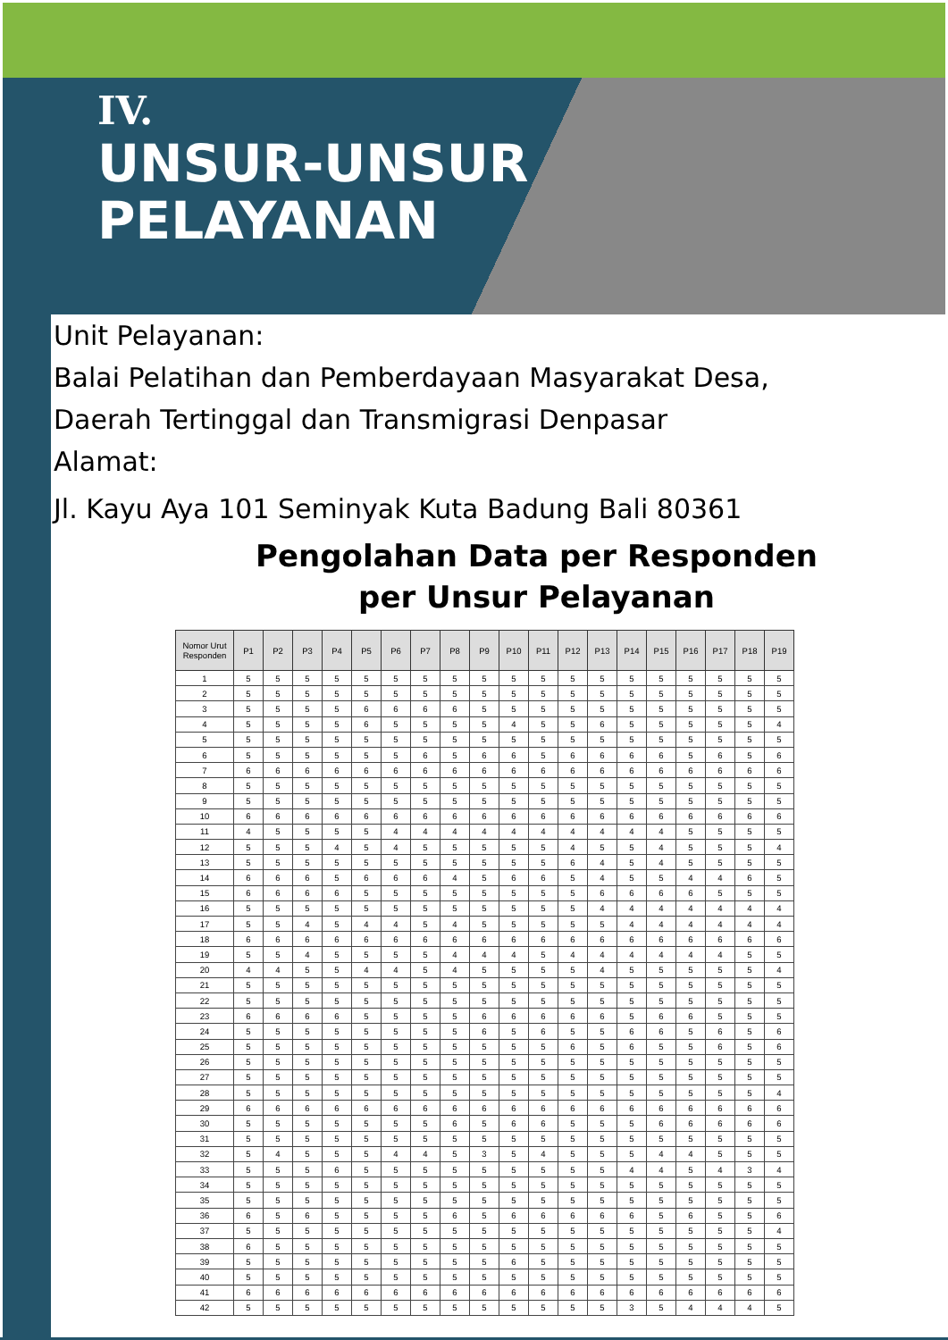IV.
UNSUR-UNSUR
PELAYANAN
Unit Pelayanan:
Balai Pelatihan dan Pemberdayaan Masyarakat Desa,
Daerah Tertinggal dan Transmigrasi Denpasar
Alamat:
Jl. Kayu Aya 101 Seminyak Kuta Badung Bali 80361
Pengolahan Data per Responden
per Unsur Pelayanan
| Nomor Urut Responden | P1 | P2 | P3 | P4 | P5 | P6 | P7 | P8 | P9 | P10 | P11 | P12 | P13 | P14 | P15 | P16 | P17 | P18 | P19 |
| --- | --- | --- | --- | --- | --- | --- | --- | --- | --- | --- | --- | --- | --- | --- | --- | --- | --- | --- | --- |
| 1 | 5 | 5 | 5 | 5 | 5 | 5 | 5 | 5 | 5 | 5 | 5 | 5 | 5 | 5 | 5 | 5 | 5 | 5 | 5 |
| 2 | 5 | 5 | 5 | 5 | 5 | 5 | 5 | 5 | 5 | 5 | 5 | 5 | 5 | 5 | 5 | 5 | 5 | 5 | 5 |
| 3 | 5 | 5 | 5 | 5 | 6 | 6 | 6 | 6 | 5 | 5 | 5 | 5 | 5 | 5 | 5 | 5 | 5 | 5 | 5 |
| 4 | 5 | 5 | 5 | 5 | 6 | 5 | 5 | 5 | 5 | 4 | 5 | 5 | 6 | 5 | 5 | 5 | 5 | 5 | 4 |
| 5 | 5 | 5 | 5 | 5 | 5 | 5 | 5 | 5 | 5 | 5 | 5 | 5 | 5 | 5 | 5 | 5 | 5 | 5 | 5 |
| 6 | 5 | 5 | 5 | 5 | 5 | 5 | 6 | 5 | 6 | 6 | 5 | 6 | 6 | 6 | 6 | 5 | 6 | 5 | 6 |
| 7 | 6 | 6 | 6 | 6 | 6 | 6 | 6 | 6 | 6 | 6 | 6 | 6 | 6 | 6 | 6 | 6 | 6 | 6 | 6 |
| 8 | 5 | 5 | 5 | 5 | 5 | 5 | 5 | 5 | 5 | 5 | 5 | 5 | 5 | 5 | 5 | 5 | 5 | 5 | 5 |
| 9 | 5 | 5 | 5 | 5 | 5 | 5 | 5 | 5 | 5 | 5 | 5 | 5 | 5 | 5 | 5 | 5 | 5 | 5 | 5 |
| 10 | 6 | 6 | 6 | 6 | 6 | 6 | 6 | 6 | 6 | 6 | 6 | 6 | 6 | 6 | 6 | 6 | 6 | 6 | 6 |
| 11 | 4 | 5 | 5 | 5 | 5 | 4 | 4 | 4 | 4 | 4 | 4 | 4 | 4 | 4 | 4 | 5 | 5 | 5 | 5 |
| 12 | 5 | 5 | 5 | 4 | 5 | 4 | 5 | 5 | 5 | 5 | 5 | 4 | 5 | 5 | 4 | 5 | 5 | 5 | 4 |
| 13 | 5 | 5 | 5 | 5 | 5 | 5 | 5 | 5 | 5 | 5 | 5 | 6 | 4 | 5 | 4 | 5 | 5 | 5 | 5 |
| 14 | 6 | 6 | 6 | 5 | 6 | 6 | 6 | 4 | 5 | 6 | 6 | 5 | 4 | 5 | 5 | 4 | 4 | 6 | 5 |
| 15 | 6 | 6 | 6 | 6 | 5 | 5 | 5 | 5 | 5 | 5 | 5 | 5 | 6 | 6 | 6 | 6 | 5 | 5 | 5 |
| 16 | 5 | 5 | 5 | 5 | 5 | 5 | 5 | 5 | 5 | 5 | 5 | 5 | 4 | 4 | 4 | 4 | 4 | 4 | 4 |
| 17 | 5 | 5 | 4 | 5 | 4 | 4 | 5 | 4 | 5 | 5 | 5 | 5 | 5 | 4 | 4 | 4 | 4 | 4 | 4 |
| 18 | 6 | 6 | 6 | 6 | 6 | 6 | 6 | 6 | 6 | 6 | 6 | 6 | 6 | 6 | 6 | 6 | 6 | 6 | 6 |
| 19 | 5 | 5 | 4 | 5 | 5 | 5 | 5 | 4 | 4 | 4 | 5 | 4 | 4 | 4 | 4 | 4 | 4 | 5 | 5 |
| 20 | 4 | 4 | 5 | 5 | 4 | 4 | 5 | 4 | 5 | 5 | 5 | 5 | 4 | 5 | 5 | 5 | 5 | 5 | 4 |
| 21 | 5 | 5 | 5 | 5 | 5 | 5 | 5 | 5 | 5 | 5 | 5 | 5 | 5 | 5 | 5 | 5 | 5 | 5 | 5 |
| 22 | 5 | 5 | 5 | 5 | 5 | 5 | 5 | 5 | 5 | 5 | 5 | 5 | 5 | 5 | 5 | 5 | 5 | 5 | 5 |
| 23 | 6 | 6 | 6 | 6 | 5 | 5 | 5 | 5 | 6 | 6 | 6 | 6 | 6 | 5 | 6 | 6 | 5 | 5 | 5 |
| 24 | 5 | 5 | 5 | 5 | 5 | 5 | 5 | 5 | 6 | 5 | 6 | 5 | 5 | 6 | 6 | 5 | 6 | 5 | 6 |
| 25 | 5 | 5 | 5 | 5 | 5 | 5 | 5 | 5 | 5 | 5 | 5 | 6 | 5 | 6 | 5 | 5 | 6 | 5 | 6 |
| 26 | 5 | 5 | 5 | 5 | 5 | 5 | 5 | 5 | 5 | 5 | 5 | 5 | 5 | 5 | 5 | 5 | 5 | 5 | 5 |
| 27 | 5 | 5 | 5 | 5 | 5 | 5 | 5 | 5 | 5 | 5 | 5 | 5 | 5 | 5 | 5 | 5 | 5 | 5 | 5 |
| 28 | 5 | 5 | 5 | 5 | 5 | 5 | 5 | 5 | 5 | 5 | 5 | 5 | 5 | 5 | 5 | 5 | 5 | 5 | 4 |
| 29 | 6 | 6 | 6 | 6 | 6 | 6 | 6 | 6 | 6 | 6 | 6 | 6 | 6 | 6 | 6 | 6 | 6 | 6 | 6 |
| 30 | 5 | 5 | 5 | 5 | 5 | 5 | 5 | 6 | 5 | 6 | 6 | 5 | 5 | 5 | 6 | 6 | 6 | 6 | 6 |
| 31 | 5 | 5 | 5 | 5 | 5 | 5 | 5 | 5 | 5 | 5 | 5 | 5 | 5 | 5 | 5 | 5 | 5 | 5 | 5 |
| 32 | 5 | 4 | 5 | 5 | 5 | 4 | 4 | 5 | 3 | 5 | 4 | 5 | 5 | 5 | 4 | 4 | 5 | 5 | 5 |
| 33 | 5 | 5 | 5 | 6 | 5 | 5 | 5 | 5 | 5 | 5 | 5 | 5 | 5 | 4 | 4 | 5 | 4 | 3 | 4 |
| 34 | 5 | 5 | 5 | 5 | 5 | 5 | 5 | 5 | 5 | 5 | 5 | 5 | 5 | 5 | 5 | 5 | 5 | 5 | 5 |
| 35 | 5 | 5 | 5 | 5 | 5 | 5 | 5 | 5 | 5 | 5 | 5 | 5 | 5 | 5 | 5 | 5 | 5 | 5 | 5 |
| 36 | 6 | 5 | 6 | 5 | 5 | 5 | 5 | 6 | 5 | 6 | 6 | 6 | 6 | 6 | 5 | 6 | 5 | 5 | 6 |
| 37 | 5 | 5 | 5 | 5 | 5 | 5 | 5 | 5 | 5 | 5 | 5 | 5 | 5 | 5 | 5 | 5 | 5 | 5 | 4 |
| 38 | 6 | 5 | 5 | 5 | 5 | 5 | 5 | 5 | 5 | 5 | 5 | 5 | 5 | 5 | 5 | 5 | 5 | 5 | 5 |
| 39 | 5 | 5 | 5 | 5 | 5 | 5 | 5 | 5 | 5 | 6 | 5 | 5 | 5 | 5 | 5 | 5 | 5 | 5 | 5 |
| 40 | 5 | 5 | 5 | 5 | 5 | 5 | 5 | 5 | 5 | 5 | 5 | 5 | 5 | 5 | 5 | 5 | 5 | 5 | 5 |
| 41 | 6 | 6 | 6 | 6 | 6 | 6 | 6 | 6 | 6 | 6 | 6 | 6 | 6 | 6 | 6 | 6 | 6 | 6 | 6 |
| 42 | 5 | 5 | 5 | 5 | 5 | 5 | 5 | 5 | 5 | 5 | 5 | 5 | 5 | 3 | 5 | 4 | 4 | 4 | 5 |